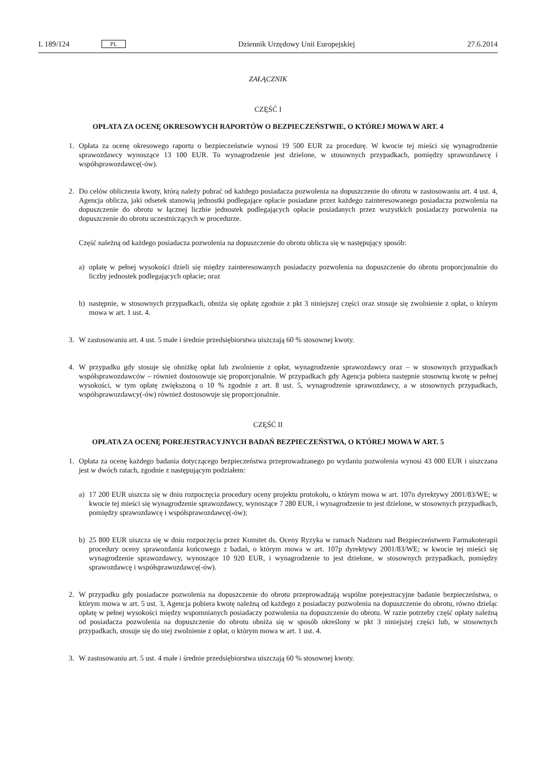L 189/124 PL Dziennik Urzędowy Unii Europejskiej 27.6.2014
ZAŁĄCZNIK
CZĘŚĆ I
OPŁATA ZA OCENĘ OKRESOWYCH RAPORTÓW O BEZPIECZEŃSTWIE, O KTÓREJ MOWA W ART. 4
1. Opłata za ocenę okresowego raportu o bezpieczeństwie wynosi 19 500 EUR za procedurę. W kwocie tej mieści się wynagrodzenie sprawozdawcy wynoszące 13 100 EUR. To wynagrodzenie jest dzielone, w stosownych przypadkach, pomiędzy sprawozdawcę i współsprawozdawcę(-ów).
2. Do celów obliczenia kwoty, którą należy pobrać od każdego posiadacza pozwolenia na dopuszczenie do obrotu w zastosowaniu art. 4 ust. 4, Agencja oblicza, jaki odsetek stanowią jednostki podlegające opłacie posiadane przez każdego zainteresowanego posiadacza pozwolenia na dopuszczenie do obrotu w łącznej liczbie jednostek podlegających opłacie posiadanych przez wszystkich posiadaczy pozwolenia na dopuszczenie do obrotu uczestniczących w procedurze.
Część należną od każdego posiadacza pozwolenia na dopuszczenie do obrotu oblicza się w następujący sposób:
a) opłatę w pełnej wysokości dzieli się między zainteresowanych posiadaczy pozwolenia na dopuszczenie do obrotu proporcjonalnie do liczby jednostek podlegających opłacie; oraz
b) następnie, w stosownych przypadkach, obniża się opłatę zgodnie z pkt 3 niniejszej części oraz stosuje się zwolnienie z opłat, o którym mowa w art. 1 ust. 4.
3. W zastosowaniu art. 4 ust. 5 małe i średnie przedsiębiorstwa uiszczają 60 % stosownej kwoty.
4. W przypadku gdy stosuje się obniżkę opłat lub zwolnienie z opłat, wynagrodzenie sprawozdawcy oraz – w stosownych przypadkach współsprawozdawców – również dostosowuje się proporcjonalnie. W przypadkach gdy Agencja pobiera następnie stosowną kwotę w pełnej wysokości, w tym opłatę zwiększoną o 10 % zgodnie z art. 8 ust. 5, wynagrodzenie sprawozdawcy, a w stosownych przypadkach, współsprawozdawcy(-ów) również dostosowuje się proporcjonalnie.
CZĘŚĆ II
OPŁATA ZA OCENĘ POREJESTRACYJNYCH BADAŃ BEZPIECZEŃSTWA, O KTÓREJ MOWA W ART. 5
1. Opłata za ocenę każdego badania dotyczącego bezpieczeństwa przeprowadzanego po wydaniu pozwolenia wynosi 43 000 EUR i uiszczana jest w dwóch ratach, zgodnie z następującym podziałem:
a) 17 200 EUR uiszcza się w dniu rozpoczęcia procedury oceny projektu protokołu, o którym mowa w art. 107n dyrektywy 2001/83/WE; w kwocie tej mieści się wynagrodzenie sprawozdawcy, wynoszące 7 280 EUR, i wynagrodzenie to jest dzielone, w stosownych przypadkach, pomiędzy sprawozdawcę i współsprawozdawcę(-ów);
b) 25 800 EUR uiszcza się w dniu rozpoczęcia przez Komitet ds. Oceny Ryzyka w ramach Nadzoru nad Bezpieczeństwem Farmakoterapii procedury oceny sprawozdania końcowego z badań, o którym mowa w art. 107p dyrektywy 2001/83/WE; w kwocie tej mieści się wynagrodzenie sprawozdawcy, wynoszące 10 920 EUR, i wynagrodzenie to jest dzielone, w stosownych przypadkach, pomiędzy sprawozdawcę i współsprawozdawcę(-ów).
2. W przypadku gdy posiadacze pozwolenia na dopuszczenie do obrotu przeprowadzają wspólne porejestracyjne badanie bezpieczeństwa, o którym mowa w art. 5 ust. 3, Agencja pobiera kwotę należną od każdego z posiadaczy pozwolenia na dopuszczenie do obrotu, równo dzieląc opłatę w pełnej wysokości między wspomnianych posiadaczy pozwolenia na dopuszczenie do obrotu. W razie potrzeby część opłaty należną od posiadacza pozwolenia na dopuszczenie do obrotu obniża się w sposób określony w pkt 3 niniejszej części lub, w stosownych przypadkach, stosuje się do niej zwolnienie z opłat, o którym mowa w art. 1 ust. 4.
3. W zastosowaniu art. 5 ust. 4 małe i średnie przedsiębiorstwa uiszczają 60 % stosownej kwoty.